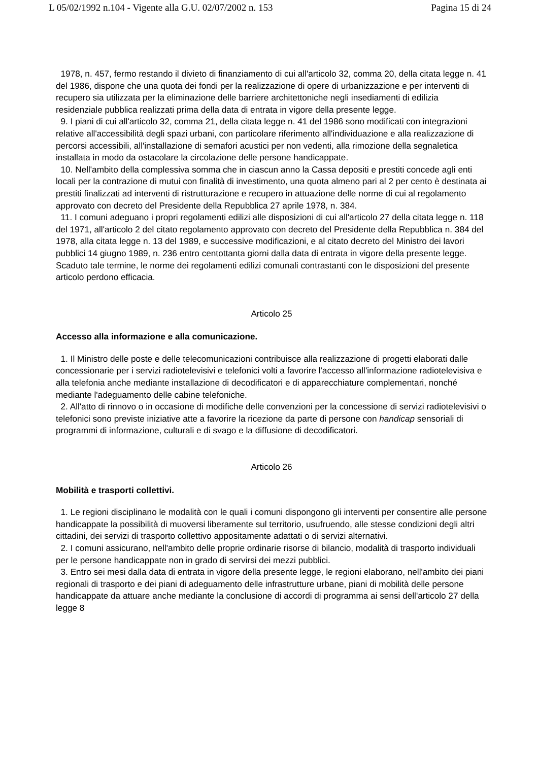L 05/02/1992 n.104 - Vigente alla G.U. 02/07/2002 n. 153 Pagina 15 di 24
1978, n. 457, fermo restando il divieto di finanziamento di cui all'articolo 32, comma 20, della citata legge n. 41 del 1986, dispone che una quota dei fondi per la realizzazione di opere di urbanizzazione e per interventi di recupero sia utilizzata per la eliminazione delle barriere architettoniche negli insediamenti di edilizia residenziale pubblica realizzati prima della data di entrata in vigore della presente legge.
9. I piani di cui all'articolo 32, comma 21, della citata legge n. 41 del 1986 sono modificati con integrazioni relative all'accessibilità degli spazi urbani, con particolare riferimento all'individuazione e alla realizzazione di percorsi accessibili, all'installazione di semafori acustici per non vedenti, alla rimozione della segnaletica installata in modo da ostacolare la circolazione delle persone handicappate.
10. Nell'ambito della complessiva somma che in ciascun anno la Cassa depositi e prestiti concede agli enti locali per la contrazione di mutui con finalità di investimento, una quota almeno pari al 2 per cento è destinata ai prestiti finalizzati ad interventi di ristrutturazione e recupero in attuazione delle norme di cui al regolamento approvato con decreto del Presidente della Repubblica 27 aprile 1978, n. 384.
11. I comuni adeguano i propri regolamenti edilizi alle disposizioni di cui all'articolo 27 della citata legge n. 118 del 1971, all'articolo 2 del citato regolamento approvato con decreto del Presidente della Repubblica n. 384 del 1978, alla citata legge n. 13 del 1989, e successive modificazioni, e al citato decreto del Ministro dei lavori pubblici 14 giugno 1989, n. 236 entro centottanta giorni dalla data di entrata in vigore della presente legge. Scaduto tale termine, le norme dei regolamenti edilizi comunali contrastanti con le disposizioni del presente articolo perdono efficacia.
Articolo 25
Accesso alla informazione e alla comunicazione.
1. Il Ministro delle poste e delle telecomunicazioni contribuisce alla realizzazione di progetti elaborati dalle concessionarie per i servizi radiotelevisivi e telefonici volti a favorire l'accesso all'informazione radiotelevisiva e alla telefonia anche mediante installazione di decodificatori e di apparecchiature complementari, nonché mediante l'adeguamento delle cabine telefoniche.
2. All'atto di rinnovo o in occasione di modifiche delle convenzioni per la concessione di servizi radiotelevisivi o telefonici sono previste iniziative atte a favorire la ricezione da parte di persone con handicap sensoriali di programmi di informazione, culturali e di svago e la diffusione di decodificatori.
Articolo 26
Mobilità e trasporti collettivi.
1. Le regioni disciplinano le modalità con le quali i comuni dispongono gli interventi per consentire alle persone handicappate la possibilità di muoversi liberamente sul territorio, usufruendo, alle stesse condizioni degli altri cittadini, dei servizi di trasporto collettivo appositamente adattati o di servizi alternativi.
2. I comuni assicurano, nell'ambito delle proprie ordinarie risorse di bilancio, modalità di trasporto individuali per le persone handicappate non in grado di servirsi dei mezzi pubblici.
3. Entro sei mesi dalla data di entrata in vigore della presente legge, le regioni elaborano, nell'ambito dei piani regionali di trasporto e dei piani di adeguamento delle infrastrutture urbane, piani di mobilità delle persone handicappate da attuare anche mediante la conclusione di accordi di programma ai sensi dell'articolo 27 della legge 8